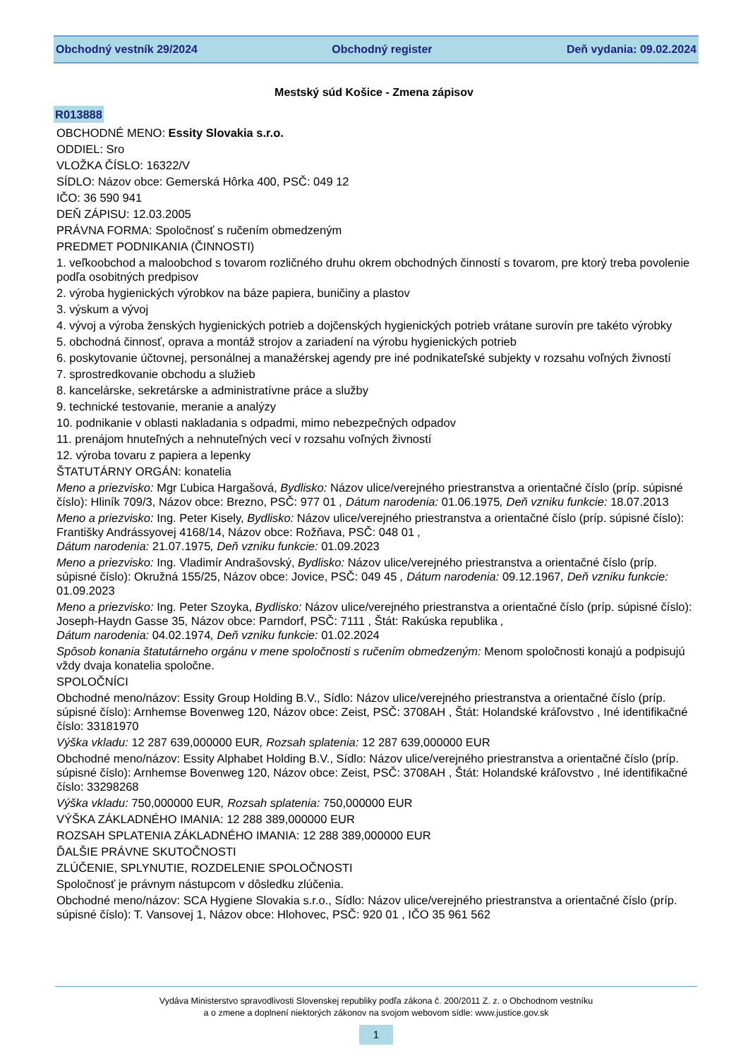Obchodný vestník 29/2024 Obchodný register Deň vydania: 09.02.2024
Mestský súd Košice - Zmena zápisov
R013888
OBCHODNÉ MENO: Essity Slovakia s.r.o.
ODDIEL: Sro
VLOŽKA ČÍSLO: 16322/V
SÍDLO: Názov obce: Gemerská Hôrka 400, PSČ: 049 12
IČO: 36 590 941
DEŇ ZÁPISU: 12.03.2005
PRÁVNA FORMA: Spoločnosť s ručením obmedzeným
PREDMET PODNIKANIA (ČINNOSTI)
1. veľkoobchod a maloobchod s tovarom rozličného druhu okrem obchodných činností s tovarom, pre ktorý treba povolenie podľa osobitných predpisov
2. výroba hygienických výrobkov na báze papiera, buničiny a plastov
3. výskum a vývoj
4. vývoj a výroba ženských hygienických potrieb a dojčenských hygienických potrieb vrátane surovín pre takéto výrobky
5. obchodná činnosť, oprava a montáž strojov a zariadení na výrobu hygienických potrieb
6. poskytovanie účtovnej, personálnej a manažérskej agendy pre iné podnikateľské subjekty v rozsahu voľných živností
7. sprostredkovanie obchodu a služieb
8. kancelárske, sekretárske a administratívne práce a služby
9. technické testovanie, meranie a analýzy
10. podnikanie v oblasti nakladania s odpadmi, mimo nebezpečných odpadov
11. prenájom hnuteľných a nehnuteľných vecí v rozsahu voľných živností
12. výroba tovaru z papiera a lepenky
ŠTATUTÁRNY ORGÁN: konatelia
Meno a priezvisko: Mgr Ľubica Hargašová, Bydlisko: Názov ulice/verejného priestranstva a orientačné číslo (príp. súpisné číslo): Hliník 709/3, Názov obce: Brezno, PSČ: 977 01 , Dátum narodenia: 01.06.1975, Deň vzniku funkcie: 18.07.2013
Meno a priezvisko: Ing. Peter Kisely, Bydlisko: Názov ulice/verejného priestranstva a orientačné číslo (príp. súpisné číslo): Františky Andrássyovej 4168/14, Názov obce: Rožňava, PSČ: 048 01 ,
Dátum narodenia: 21.07.1975, Deň vzniku funkcie: 01.09.2023
Meno a priezvisko: Ing. Vladimír Andrašovský, Bydlisko: Názov ulice/verejného priestranstva a orientačné číslo (príp. súpisné číslo): Okružná 155/25, Názov obce: Jovice, PSČ: 049 45 , Dátum narodenia: 09.12.1967, Deň vzniku funkcie: 01.09.2023
Meno a priezvisko: Ing. Peter Szoyka, Bydlisko: Názov ulice/verejného priestranstva a orientačné číslo (príp. súpisné číslo): Joseph-Haydn Gasse 35, Názov obce: Parndorf, PSČ: 7111 , Štát: Rakúska republika ,
Dátum narodenia: 04.02.1974, Deň vzniku funkcie: 01.02.2024
Spôsob konania štatutárneho orgánu v mene spoločnosti s ručením obmedzeným: Menom spoločnosti konajú a podpisujú vždy dvaja konatelia spoločne.
SPOLOČNÍCI
Obchodné meno/názov: Essity Group Holding B.V., Sídlo: Názov ulice/verejného priestranstva a orientačné číslo (príp. súpisné číslo): Arnhemse Bovenweg 120, Názov obce: Zeist, PSČ: 3708AH , Štát: Holandské kráľovstvo , Iné identifikačné číslo: 33181970
Výška vkladu: 12 287 639,000000 EUR, Rozsah splatenia: 12 287 639,000000 EUR
Obchodné meno/názov: Essity Alphabet Holding B.V., Sídlo: Názov ulice/verejného priestranstva a orientačné číslo (príp. súpisné číslo): Arnhemse Bovenweg 120, Názov obce: Zeist, PSČ: 3708AH , Štát: Holandské kráľovstvo , Iné identifikačné číslo: 33298268
Výška vkladu: 750,000000 EUR, Rozsah splatenia: 750,000000 EUR
VÝŠKA ZÁKLADNÉHO IMANIA: 12 288 389,000000 EUR
ROZSAH SPLATENIA ZÁKLADNÉHO IMANIA: 12 288 389,000000 EUR
ĎALŠIE PRÁVNE SKUTOČNOSTI
ZLÚČENIE, SPLYNUTIE, ROZDELENIE SPOLOČNOSTI
Spoločnosť je právnym nástupcom v dôsledku zlúčenia.
Obchodné meno/názov: SCA Hygiene Slovakia s.r.o., Sídlo: Názov ulice/verejného priestranstva a orientačné číslo (príp. súpisné číslo): T. Vansovej 1, Názov obce: Hlohovec, PSČ: 920 01 , IČO 35 961 562
Vydáva Ministerstvo spravodlivosti Slovenskej republiky podľa zákona č. 200/2011 Z. z. o Obchodnom vestníku
a o zmene a doplnení niektorých zákonov na svojom webovom sídle: www.justice.gov.sk
1